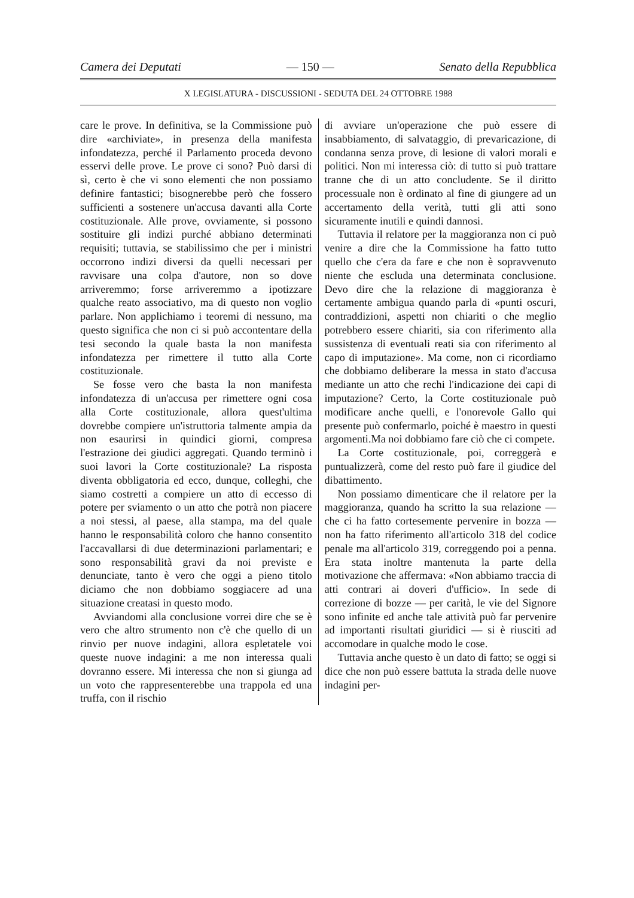Camera dei Deputati — 150 — Senato della Repubblica
X LEGISLATURA - DISCUSSIONI - SEDUTA DEL 24 OTTOBRE 1988
care le prove. In definitiva, se la Commissione può dire «archiviate», in presenza della manifesta infondatezza, perché il Parlamento proceda devono esservi delle prove. Le prove ci sono? Può darsi di sì, certo è che vi sono elementi che non possiamo definire fantastici; bisognerebbe però che fossero sufficienti a sostenere un'accusa davanti alla Corte costituzionale. Alle prove, ovviamente, si possono sostituire gli indizi purché abbiano determinati requisiti; tuttavia, se stabilissimo che per i ministri occorrono indizi diversi da quelli necessari per ravvisare una colpa d'autore, non so dove arriveremmo; forse arriveremmo a ipotizzare qualche reato associativo, ma di questo non voglio parlare. Non applichiamo i teoremi di nessuno, ma questo significa che non ci si può accontentare della tesi secondo la quale basta la non manifesta infondatezza per rimettere il tutto alla Corte costituzionale.
Se fosse vero che basta la non manifesta infondatezza di un'accusa per rimettere ogni cosa alla Corte costituzionale, allora quest'ultima dovrebbe compiere un'istruttoria talmente ampia da non esaurirsi in quindici giorni, compresa l'estrazione dei giudici aggregati. Quando terminò i suoi lavori la Corte costituzionale? La risposta diventa obbligatoria ed ecco, dunque, colleghi, che siamo costretti a compiere un atto di eccesso di potere per sviamento o un atto che potrà non piacere a noi stessi, al paese, alla stampa, ma del quale hanno le responsabilità coloro che hanno consentito l'accavallarsi di due determinazioni parlamentari; e sono responsabilità gravi da noi previste e denunciate, tanto è vero che oggi a pieno titolo diciamo che non dobbiamo soggiacere ad una situazione creatasi in questo modo.
Avviandomi alla conclusione vorrei dire che se è vero che altro strumento non c'è che quello di un rinvio per nuove indagini, allora espletatele voi queste nuove indagini: a me non interessa quali dovranno essere. Mi interessa che non si giunga ad un voto che rappresenterebbe una trappola ed una truffa, con il rischio
di avviare un'operazione che può essere di insabbiamento, di salvataggio, di prevaricazione, di condanna senza prove, di lesione di valori morali e politici. Non mi interessa ciò: di tutto si può trattare tranne che di un atto concludente. Se il diritto processuale non è ordinato al fine di giungere ad un accertamento della verità, tutti gli atti sono sicuramente inutili e quindi dannosi.
Tuttavia il relatore per la maggioranza non ci può venire a dire che la Commissione ha fatto tutto quello che c'era da fare e che non è sopravvenuto niente che escluda una determinata conclusione. Devo dire che la relazione di maggioranza è certamente ambigua quando parla di «punti oscuri, contraddizioni, aspetti non chiariti o che meglio potrebbero essere chiariti, sia con riferimento alla sussistenza di eventuali reati sia con riferimento al capo di imputazione». Ma come, non ci ricordiamo che dobbiamo deliberare la messa in stato d'accusa mediante un atto che rechi l'indicazione dei capi di imputazione? Certo, la Corte costituzionale può modificare anche quelli, e l'onorevole Gallo qui presente può confermarlo, poiché è maestro in questi argomenti.Ma noi dobbiamo fare ciò che ci compete.
La Corte costituzionale, poi, correggerà e puntualizzerà, come del resto può fare il giudice del dibattimento.
Non possiamo dimenticare che il relatore per la maggioranza, quando ha scritto la sua relazione — che ci ha fatto cortesemente pervenire in bozza — non ha fatto riferimento all'articolo 318 del codice penale ma all'articolo 319, correggendo poi a penna. Era stata inoltre mantenuta la parte della motivazione che affermava: «Non abbiamo traccia di atti contrari ai doveri d'ufficio». In sede di correzione di bozze — per carità, le vie del Signore sono infinite ed anche tale attività può far pervenire ad importanti risultati giuridici — si è riusciti ad accomodare in qualche modo le cose.
Tuttavia anche questo è un dato di fatto; se oggi si dice che non può essere battuta la strada delle nuove indagini per-